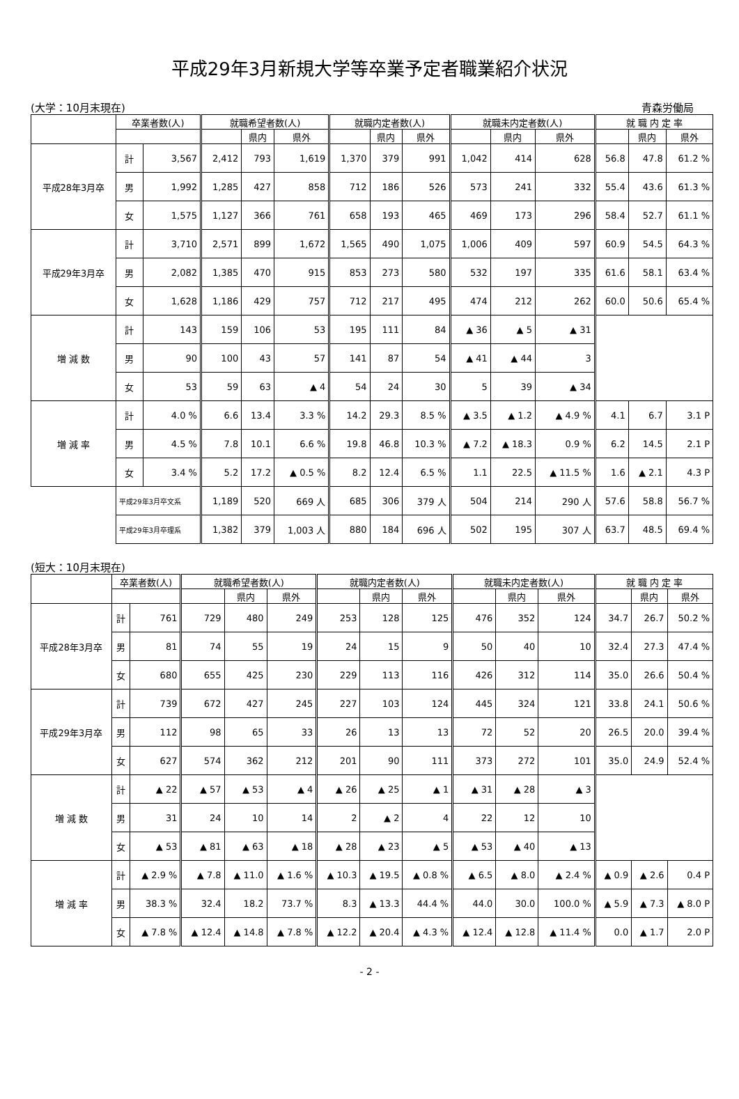平成29年3月新規大学等卒業予定者職業紹介状況
(大学：10月末現在) 青森労働局
| | 卒業者数(人) | | 就職希望者数(人) | | | 就職内定者数(人) | | | 就職未内定者数(人) | | | 就 職 内 定 率 | | |
| --- | --- | --- | --- | --- | --- | --- | --- | --- | --- | --- | --- | --- | --- | --- |
| | | | | 県内 | 県外 | | 県内 | 県外 | | 県内 | 県外 | | 県内 | 県外 |
| 平成28年3月卒 | 計 | 3,567 | 2,412 | 793 | 1,619 | 1,370 | 379 | 991 | 1,042 | 414 | 628 | 56.8 | 47.8 | 61.2 % |
| | 男 | 1,992 | 1,285 | 427 | 858 | 712 | 186 | 526 | 573 | 241 | 332 | 55.4 | 43.6 | 61.3 % |
| | 女 | 1,575 | 1,127 | 366 | 761 | 658 | 193 | 465 | 469 | 173 | 296 | 58.4 | 52.7 | 61.1 % |
| 平成29年3月卒 | 計 | 3,710 | 2,571 | 899 | 1,672 | 1,565 | 490 | 1,075 | 1,006 | 409 | 597 | 60.9 | 54.5 | 64.3 % |
| | 男 | 2,082 | 1,385 | 470 | 915 | 853 | 273 | 580 | 532 | 197 | 335 | 61.6 | 58.1 | 63.4 % |
| | 女 | 1,628 | 1,186 | 429 | 757 | 712 | 217 | 495 | 474 | 212 | 262 | 60.0 | 50.6 | 65.4 % |
| 増 減 数 | 計 | 143 | 159 | 106 | 53 | 195 | 111 | 84 | ▲ 36 | ▲ 5 | ▲ 31 | | | |
| | 男 | 90 | 100 | 43 | 57 | 141 | 87 | 54 | ▲ 41 | ▲ 44 | 3 | | | |
| | 女 | 53 | 59 | 63 | ▲ 4 | 54 | 24 | 30 | 5 | 39 | ▲ 34 | | | |
| 増 減 率 | 計 | 4.0 % | 6.6 | 13.4 | 3.3 % | 14.2 | 29.3 | 8.5 % | ▲ 3.5 | ▲ 1.2 | ▲ 4.9 % | 4.1 | 6.7 | 3.1 P |
| | 男 | 4.5 % | 7.8 | 10.1 | 6.6 % | 19.8 | 46.8 | 10.3 % | ▲ 7.2 | ▲ 18.3 | 0.9 % | 6.2 | 14.5 | 2.1 P |
| | 女 | 3.4 % | 5.2 | 17.2 | ▲ 0.5 % | 8.2 | 12.4 | 6.5 % | 1.1 | 22.5 | ▲ 11.5 % | 1.6 | ▲ 2.1 | 4.3 P |
| | 平成29年3月卒文系 | | 1,189 | 520 | 669 人 | 685 | 306 | 379 人 | 504 | 214 | 290 人 | 57.6 | 58.8 | 56.7 % |
| | 平成29年3月卒理系 | | 1,382 | 379 | 1,003 人 | 880 | 184 | 696 人 | 502 | 195 | 307 人 | 63.7 | 48.5 | 69.4 % |
(短大：10月末現在)
| | 卒業者数(人) | | 就職希望者数(人) | | | 就職内定者数(人) | | | 就職未内定者数(人) | | | 就 職 内 定 率 | | |
| --- | --- | --- | --- | --- | --- | --- | --- | --- | --- | --- | --- | --- | --- | --- |
| | | | | 県内 | 県外 | | 県内 | 県外 | | 県内 | 県外 | | 県内 | 県外 |
| 平成28年3月卒 | 計 | 761 | 729 | 480 | 249 | 253 | 128 | 125 | 476 | 352 | 124 | 34.7 | 26.7 | 50.2 % |
| | 男 | 81 | 74 | 55 | 19 | 24 | 15 | 9 | 50 | 40 | 10 | 32.4 | 27.3 | 47.4 % |
| | 女 | 680 | 655 | 425 | 230 | 229 | 113 | 116 | 426 | 312 | 114 | 35.0 | 26.6 | 50.4 % |
| 平成29年3月卒 | 計 | 739 | 672 | 427 | 245 | 227 | 103 | 124 | 445 | 324 | 121 | 33.8 | 24.1 | 50.6 % |
| | 男 | 112 | 98 | 65 | 33 | 26 | 13 | 13 | 72 | 52 | 20 | 26.5 | 20.0 | 39.4 % |
| | 女 | 627 | 574 | 362 | 212 | 201 | 90 | 111 | 373 | 272 | 101 | 35.0 | 24.9 | 52.4 % |
| 増 減 数 | 計 | ▲ 22 | ▲ 57 | ▲ 53 | ▲ 4 | ▲ 26 | ▲ 25 | ▲ 1 | ▲ 31 | ▲ 28 | ▲ 3 | | | |
| | 男 | 31 | 24 | 10 | 14 | 2 | ▲ 2 | 4 | 22 | 12 | 10 | | | |
| | 女 | ▲ 53 | ▲ 81 | ▲ 63 | ▲ 18 | ▲ 28 | ▲ 23 | ▲ 5 | ▲ 53 | ▲ 40 | ▲ 13 | | | |
| 増 減 率 | 計 | ▲ 2.9 % | ▲ 7.8 | ▲ 11.0 | ▲ 1.6 % | ▲ 10.3 | ▲ 19.5 | ▲ 0.8 % | ▲ 6.5 | ▲ 8.0 | ▲ 2.4 % | ▲ 0.9 | ▲ 2.6 | 0.4 P |
| | 男 | 38.3 % | 32.4 | 18.2 | 73.7 % | 8.3 | ▲ 13.3 | 44.4 % | 44.0 | 30.0 | 100.0 % | ▲ 5.9 | ▲ 7.3 | ▲ 8.0 P |
| | 女 | ▲ 7.8 % | ▲ 12.4 | ▲ 14.8 | ▲ 7.8 % | ▲ 12.2 | ▲ 20.4 | ▲ 4.3 % | ▲ 12.4 | ▲ 12.8 | ▲ 11.4 % | 0.0 | ▲ 1.7 | 2.0 P |
- 2 -